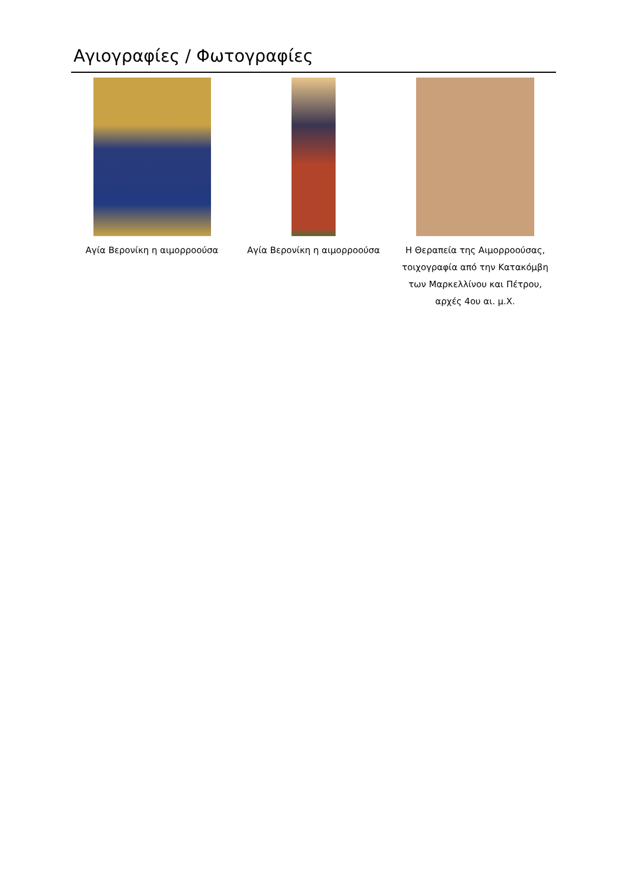Αγιογραφίες / Φωτογραφίες
Αγία Βερονίκη η αιμορροούσα Αγία Βερονίκη η αιμορροούσα Η Θεραπεία της Αιμορροούσας,
τοιχογραφία από την Κατακόμβη
των Μαρκελλίνου και Πέτρου,
αρχές 4ου αι. μ.Χ.